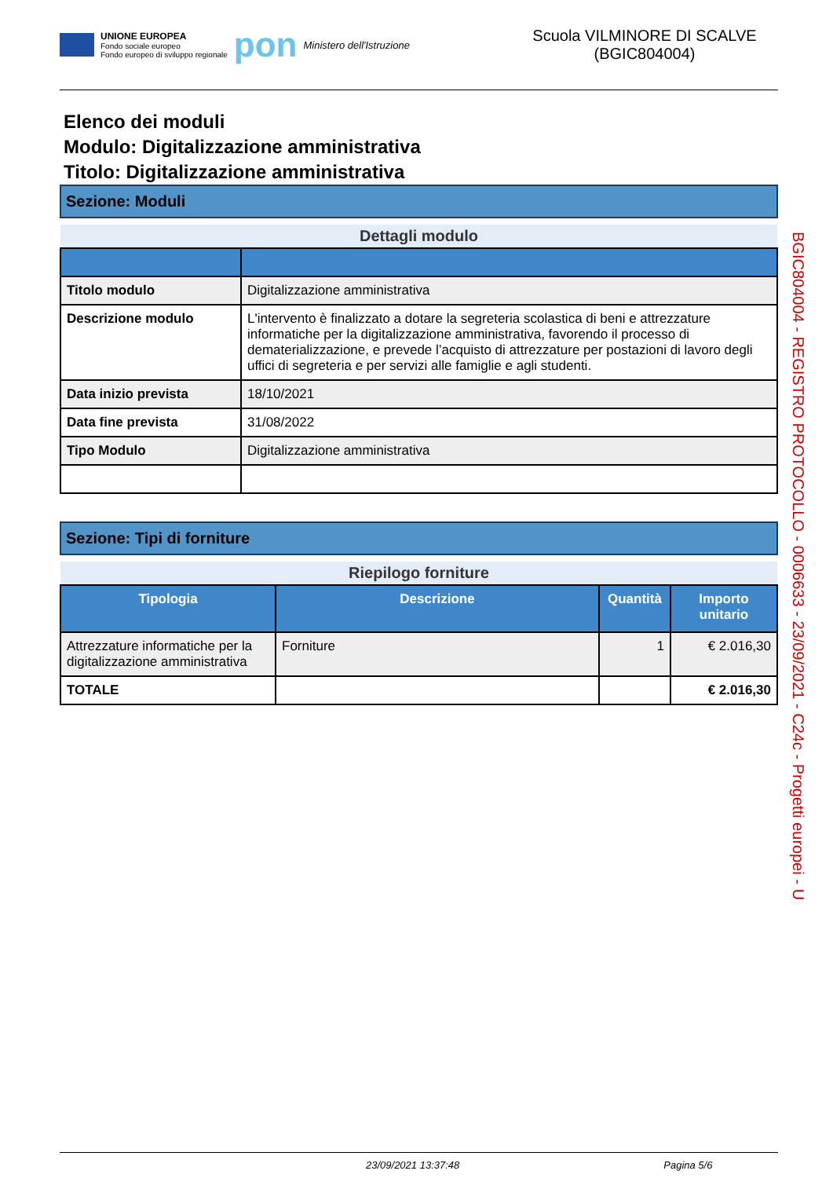UNIONE EUROPEA
Fondo sociale europeo
Fondo europeo di sviluppo regionale
pon
Ministero dell'Istruzione
Scuola VILMINORE DI SCALVE (BGIC804004)
Elenco dei moduli
Modulo: Digitalizzazione amministrativa
Titolo: Digitalizzazione amministrativa
Sezione: Moduli
| Dettagli modulo | |
| Titolo modulo | Digitalizzazione amministrativa |
| Descrizione modulo | L'intervento è finalizzato a dotare la segreteria scolastica di beni e attrezzature informatiche per la digitalizzazione amministrativa, favorendo il processo di dematerializzazione, e prevede l’acquisto di attrezzature per postazioni di lavoro degli uffici di segreteria e per servizi alle famiglie e agli studenti. |
| Data inizio prevista | 18/10/2021 |
| Data fine prevista | 31/08/2022 |
| Tipo Modulo | Digitalizzazione amministrativa |
Sezione: Tipi di forniture
| Riepilogo forniture | | | |
| Tipologia | Descrizione | Quantità | Importo unitario |
| Attrezzature informatiche per la digitalizzazione amministrativa | Forniture | 1 | € 2.016,30 |
| TOTALE | | | € 2.016,30 |
BGIC804004 - REGISTRO PROTOCOLLO - 0006633 - 23/09/2021 - C24c - Progetti europei - U
23/09/2021 13:37:48 Pagina 5/6